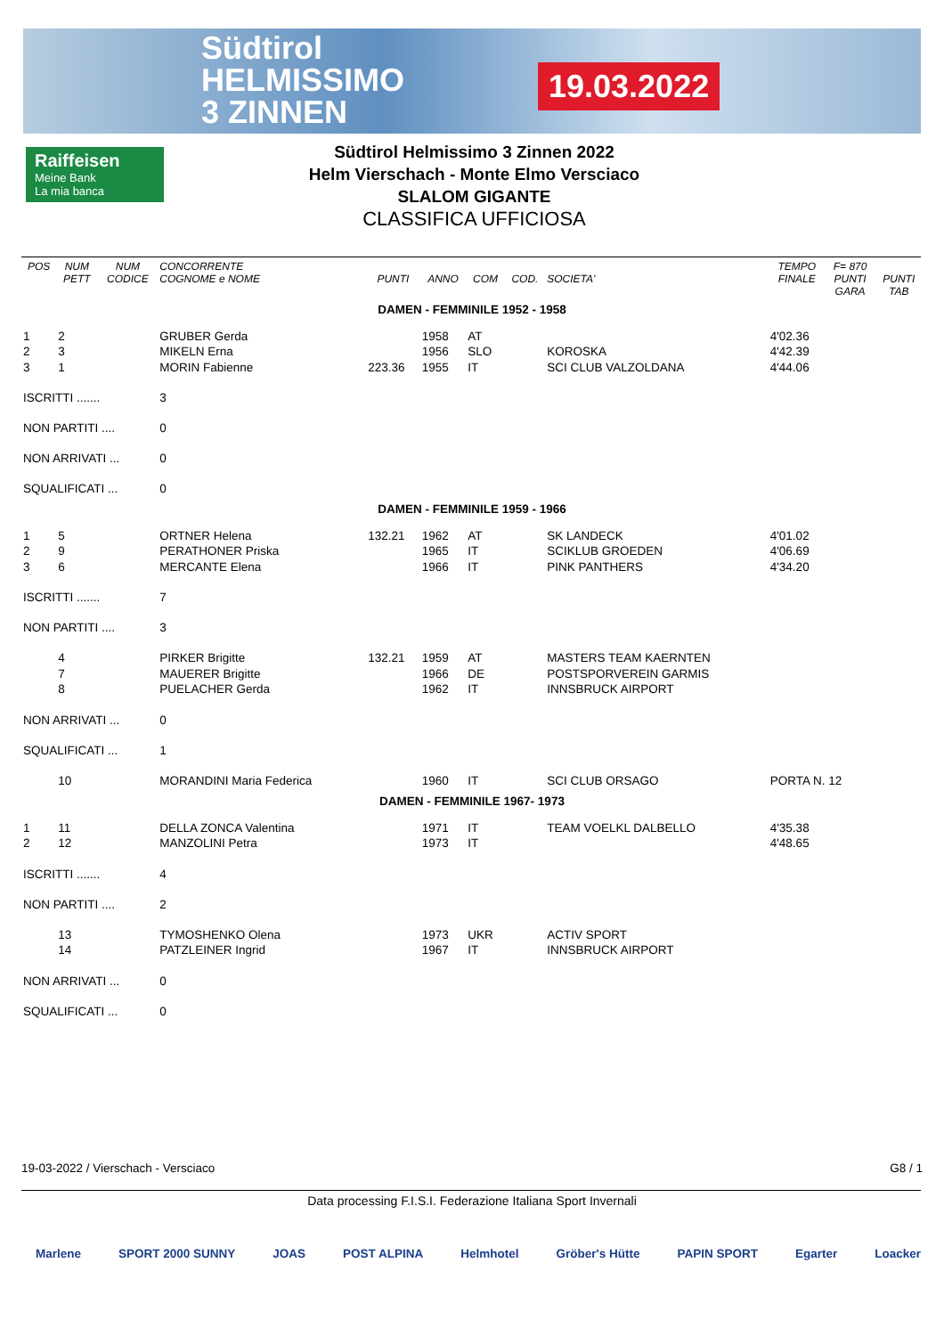Südtirol
HELMISSIMO
3 ZINNEN
19.03.2022
Raiffeisen
Meine Bank
La mia banca
Südtirol Helmissimo 3 Zinnen 2022
Helm Vierschach - Monte Elmo Versciaco
SLALOM GIGANTE
CLASSIFICA UFFICIOSA
| POS | NUM PETT | NUM CODICE | CONCORRENTE COGNOME e NOME | PUNTI | ANNO | COM | COD. | SOCIETA' | TEMPO FINALE | F= 870 PUNTI GARA | PUNTI TAB |
| --- | --- | --- | --- | --- | --- | --- | --- | --- | --- | --- | --- |
| DAMEN - FEMMINILE 1952 - 1958 | | | | | | | | | | | |
| 1 | 2 | | GRUBER Gerda | | 1958 | AT | | | 4'02.36 | | |
| 2 | 3 | | MIKELN Erna | | 1956 | SLO | | KOROSKA | 4'42.39 | | |
| 3 | 1 | | MORIN Fabienne | 223.36 | 1955 | IT | | SCI CLUB VALZOLDANA | 4'44.06 | | |
| ISCRITTI ....... | | | 3 | | | | | | | | |
| NON PARTITI .... | | | 0 | | | | | | | | |
| NON ARRIVATI ... | | | 0 | | | | | | | | |
| SQUALIFICATI ... | | | 0 | | | | | | | | |
| DAMEN - FEMMINILE 1959 - 1966 | | | | | | | | | | | |
| 1 | 5 | | ORTNER Helena | 132.21 | 1962 | AT | | SK LANDECK | 4'01.02 | | |
| 2 | 9 | | PERATHONER Priska | | 1965 | IT | | SCIKLUB GROEDEN | 4'06.69 | | |
| 3 | 6 | | MERCANTE Elena | | 1966 | IT | | PINK PANTHERS | 4'34.20 | | |
| ISCRITTI ....... | | | 7 | | | | | | | | |
| NON PARTITI .... | | | 3 | | | | | | | | |
| | 4 | | PIRKER Brigitte | 132.21 | 1959 | AT | | MASTERS TEAM KAERNTEN | | | |
| | 7 | | MAUERER Brigitte | | 1966 | DE | | POSTSPORVEREIN GARMIS | | | |
| | 8 | | PUELACHER Gerda | | 1962 | IT | | INNSBRUCK AIRPORT | | | |
| NON ARRIVATI ... | | | 0 | | | | | | | | |
| SQUALIFICATI ... | | | 1 | | | | | | | | |
| | 10 | | MORANDINI Maria Federica | | 1960 | IT | | SCI CLUB ORSAGO | PORTA N. 12 | | |
| DAMEN - FEMMINILE 1967- 1973 | | | | | | | | | | | |
| 1 | 11 | | DELLA ZONCA Valentina | | 1971 | IT | | TEAM VOELKL DALBELLO | 4'35.38 | | |
| 2 | 12 | | MANZOLINI Petra | | 1973 | IT | | | 4'48.65 | | |
| ISCRITTI ....... | | | 4 | | | | | | | | |
| NON PARTITI .... | | | 2 | | | | | | | | |
| | 13 | | TYMOSHENKO Olena | | 1973 | UKR | | ACTIV SPORT | | | |
| | 14 | | PATZLEINER Ingrid | | 1967 | IT | | INNSBRUCK AIRPORT | | | |
| NON ARRIVATI ... | | | 0 | | | | | | | | |
| SQUALIFICATI ... | | | 0 | | | | | | | | |
19-03-2022 / Vierschach - Versciaco G8 / 1
Data processing F.I.S.I. Federazione Italiana Sport Invernali
Marlene SPORT 2000 SUNNY JOAS POST ALPINA Helmhotel Gröber's Hütte PAPIN SPORT Egarter Loacker